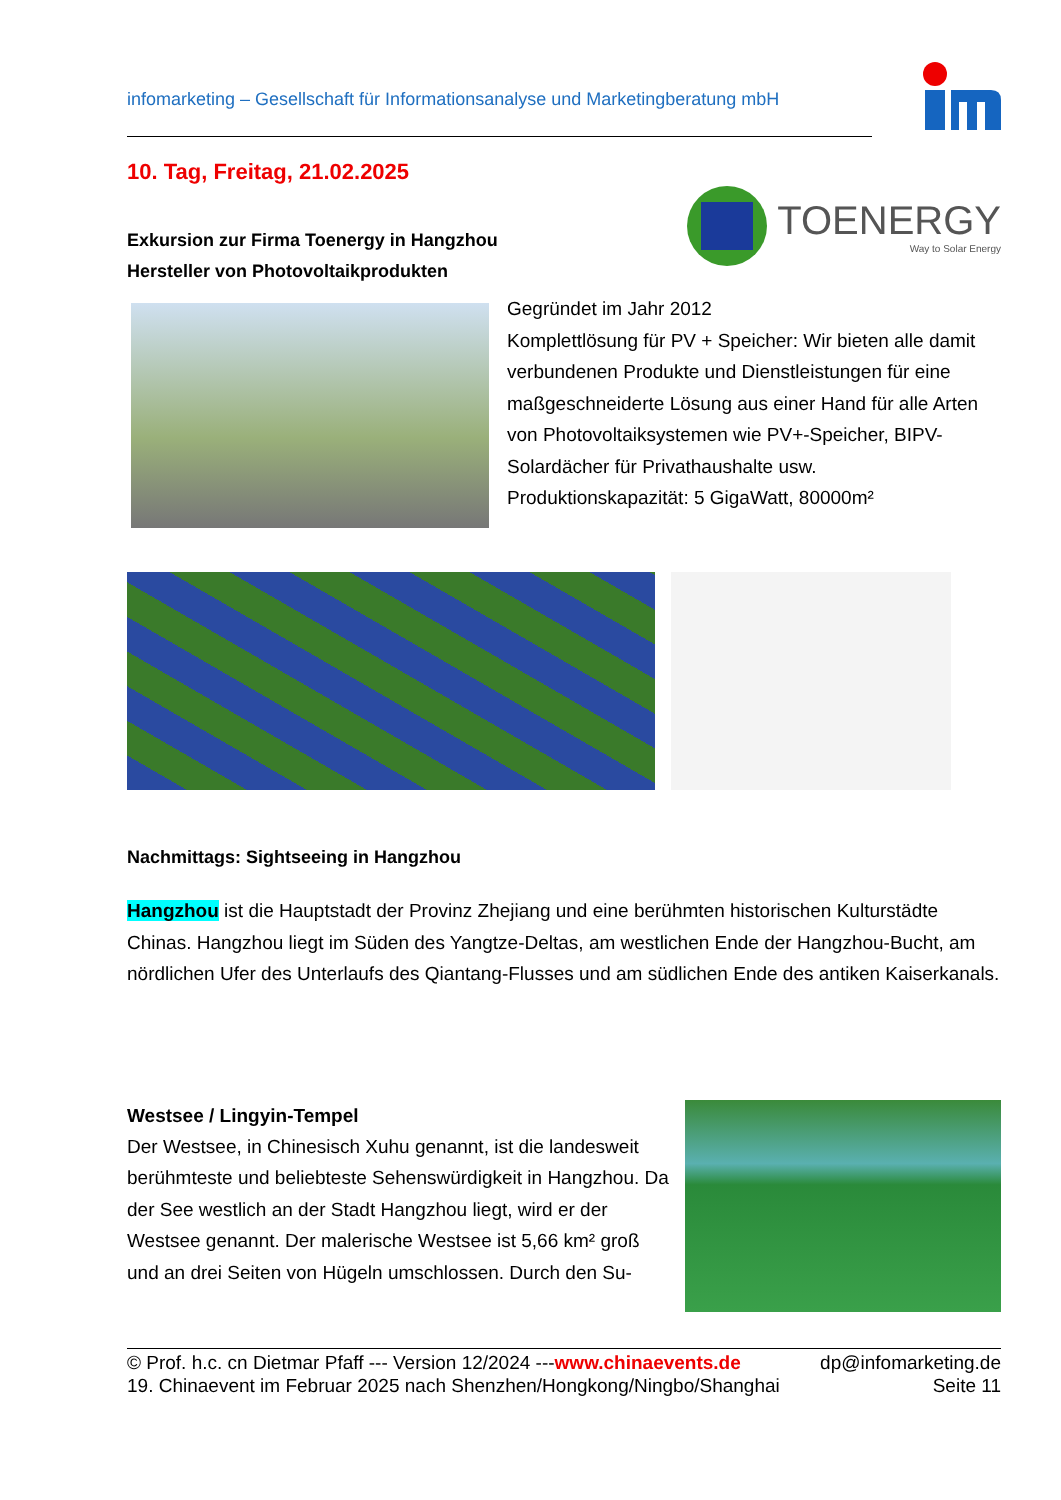infomarketing – Gesellschaft für Informationsanalyse und Marketingberatung mbH
10. Tag, Freitag, 21.02.2025
Exkursion zur Firma Toenergy in Hangzhou
Hersteller von Photovoltaikprodukten
TOENERGY
Way to Solar Energy
Gegründet im Jahr 2012
Komplettlösung für PV + Speicher: Wir bieten alle damit verbundenen Produkte und Dienstleistungen für eine maßgeschneiderte Lösung aus einer Hand für alle Arten von Photovoltaiksystemen wie PV+-Speicher, BIPV-Solardächer für Privathaushalte usw.
Produktionskapazität: 5 GigaWatt, 80000m²
Nachmittags: Sightseeing in Hangzhou
Hangzhou ist die Hauptstadt der Provinz Zhejiang und eine berühmten historischen Kulturstädte Chinas. Hangzhou liegt im Süden des Yangtze-Deltas, am westlichen Ende der Hangzhou-Bucht, am nördlichen Ufer des Unterlaufs des Qiantang-Flusses und am südlichen Ende des antiken Kaiserkanals.
Westsee / Lingyin-Tempel
Der Westsee, in Chinesisch Xuhu genannt, ist die landesweit berühmteste und beliebteste Sehenswürdigkeit in Hangzhou. Da der See westlich an der Stadt Hangzhou liegt, wird er der Westsee genannt. Der malerische Westsee ist 5,66 km² groß und an drei Seiten von Hügeln umschlossen. Durch den Su-
© Prof. h.c. cn Dietmar Pfaff --- Version 12/2024 ---www.chinaevents.de dp@infomarketing.de
19. Chinaevent im Februar 2025 nach Shenzhen/Hongkong/Ningbo/Shanghai Seite 11